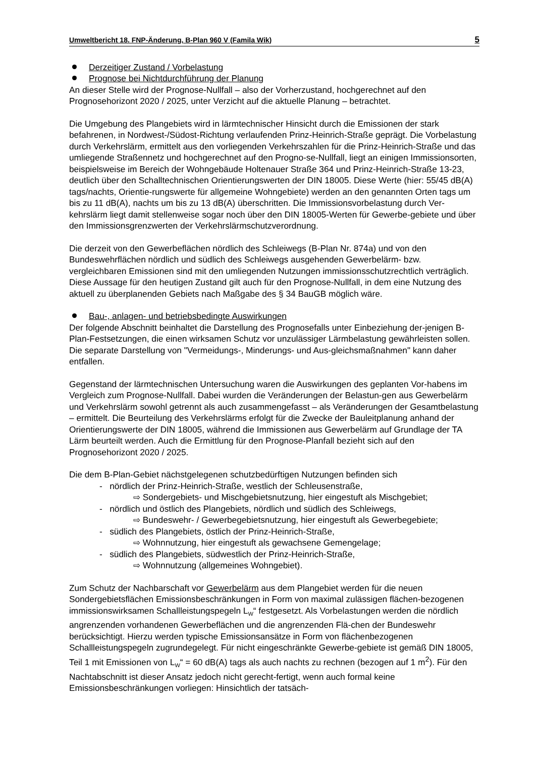Umweltbericht 18. FNP-Änderung, B-Plan 960 V (Famila Wik) 5
Derzeitiger Zustand / Vorbelastung
Prognose bei Nichtdurchführung der Planung
An dieser Stelle wird der Prognose-Nullfall – also der Vorherzustand, hochgerechnet auf den Prognosehorizont 2020 / 2025, unter Verzicht auf die aktuelle Planung – betrachtet.
Die Umgebung des Plangebiets wird in lärmtechnischer Hinsicht durch die Emissionen der stark befahrenen, in Nordwest-/Südost-Richtung verlaufenden Prinz-Heinrich-Straße geprägt. Die Vorbelastung durch Verkehrslärm, ermittelt aus den vorliegenden Verkehrszahlen für die Prinz-Heinrich-Straße und das umliegende Straßennetz und hochgerechnet auf den Progno-se-Nullfall, liegt an einigen Immissionsorten, beispielsweise im Bereich der Wohngebäude Holtenauer Straße 364 und Prinz-Heinrich-Straße 13-23, deutlich über den Schalltechnischen Orientierungswerten der DIN 18005. Diese Werte (hier: 55/45 dB(A) tags/nachts, Orientie-rungswerte für allgemeine Wohngebiete) werden an den genannten Orten tags um bis zu 11 dB(A), nachts um bis zu 13 dB(A) überschritten. Die Immissionsvorbelastung durch Ver-kehrslärm liegt damit stellenweise sogar noch über den DIN 18005-Werten für Gewerbe-gebiete und über den Immissionsgrenzwerten der Verkehrslärmschutzverordnung.
Die derzeit von den Gewerbeflächen nördlich des Schleiwegs (B-Plan Nr. 874a) und von den Bundeswehrflächen nördlich und südlich des Schleiwegs ausgehenden Gewerbelärm- bzw. vergleichbaren Emissionen sind mit den umliegenden Nutzungen immissionsschutzrechtlich verträglich. Diese Aussage für den heutigen Zustand gilt auch für den Prognose-Nullfall, in dem eine Nutzung des aktuell zu überplanenden Gebiets nach Maßgabe des § 34 BauGB möglich wäre.
Bau-, anlagen- und betriebsbedingte Auswirkungen
Der folgende Abschnitt beinhaltet die Darstellung des Prognosefalls unter Einbeziehung der-jenigen B-Plan-Festsetzungen, die einen wirksamen Schutz vor unzulässiger Lärmbelastung gewährleisten sollen. Die separate Darstellung von "Vermeidungs-, Minderungs- und Aus-gleichsmaßnahmen" kann daher entfallen.
Gegenstand der lärmtechnischen Untersuchung waren die Auswirkungen des geplanten Vor-habens im Vergleich zum Prognose-Nullfall. Dabei wurden die Veränderungen der Belastun-gen aus Gewerbelärm und Verkehrslärm sowohl getrennt als auch zusammengefasst – als Veränderungen der Gesamtbelastung – ermittelt. Die Beurteilung des Verkehrslärms erfolgt für die Zwecke der Bauleitplanung anhand der Orientierungswerte der DIN 18005, während die Immissionen aus Gewerbelärm auf Grundlage der TA Lärm beurteilt werden. Auch die Ermittlung für den Prognose-Planfall bezieht sich auf den Prognosehorizont 2020 / 2025.
Die dem B-Plan-Gebiet nächstgelegenen schutzbedürftigen Nutzungen befinden sich
- nördlich der Prinz-Heinrich-Straße, westlich der Schleusenstraße,
⇨ Sondergebiets- und Mischgebietsnutzung, hier eingestuft als Mischgebiet;
- nördlich und östlich des Plangebiets, nördlich und südlich des Schleiwegs,
⇨ Bundeswehr- / Gewerbegebietsnutzung, hier eingestuft als Gewerbegebiete;
- südlich des Plangebiets, östlich der Prinz-Heinrich-Straße,
⇨ Wohnnutzung, hier eingestuft als gewachsene Gemengelage;
- südlich des Plangebiets, südwestlich der Prinz-Heinrich-Straße,
⇨ Wohnnutzung (allgemeines Wohngebiet).
Zum Schutz der Nachbarschaft vor Gewerbelärm aus dem Plangebiet werden für die neuen Sondergebietsflächen Emissionsbeschränkungen in Form von maximal zulässigen flächen-bezogenen immissionswirksamen Schallleistungspegeln L<sub>W</sub>“ festgesetzt. Als Vorbelastungen werden die nördlich angrenzenden vorhandenen Gewerbeflächen und die angrenzenden Flä-chen der Bundeswehr berücksichtigt. Hierzu werden typische Emissionsansätze in Form von flächenbezogenen Schallleistungspegeln zugrundegelegt. Für nicht eingeschränkte Gewerbe-gebiete ist gemäß DIN 18005, Teil 1 mit Emissionen von L<sub>W</sub>“ = 60 dB(A) tags als auch nachts zu rechnen (bezogen auf 1 m<sup>2</sup>). Für den Nachtabschnitt ist dieser Ansatz jedoch nicht gerecht-fertigt, wenn auch formal keine Emissionsbeschränkungen vorliegen: Hinsichtlich der tatsäch-